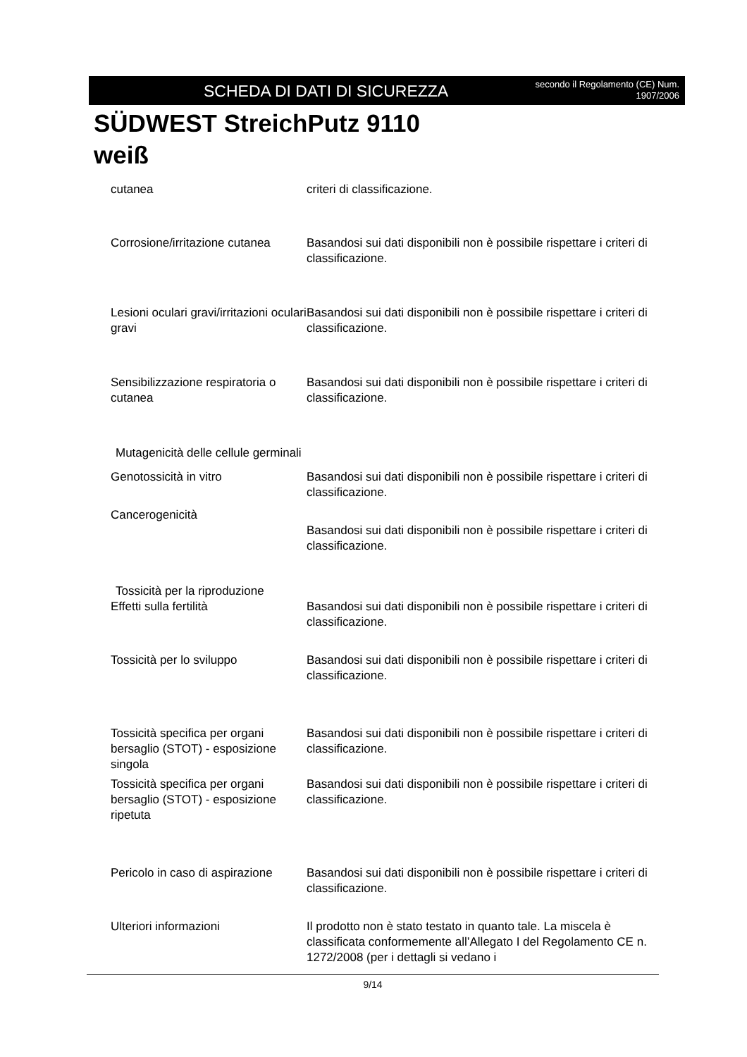SCHEDA DI DATI DI SICUREZZA secondo il Regolamento (CE) Num.
1907/2006
SÜDWEST StreichPutz 9110
weiß
cutanea criteri di classificazione.
Corrosione/irritazione cutanea
Basandosi sui dati disponibili non è possibile rispettare i criteri di classificazione.
Lesioni oculari gravi/irritazioni oculari gravi
Basandosi sui dati disponibili non è possibile rispettare i criteri di classificazione.
Sensibilizzazione respiratoria o cutanea
Basandosi sui dati disponibili non è possibile rispettare i criteri di classificazione.
Mutagenicità delle cellule germinali
Genotossicità in vitro Basandosi sui dati disponibili non è possibile rispettare i criteri di classificazione.
Cancerogenicità
Basandosi sui dati disponibili non è possibile rispettare i criteri di classificazione.
Tossicità per la riproduzione
Effetti sulla fertilità Basandosi sui dati disponibili non è possibile rispettare i criteri di classificazione.
Tossicità per lo sviluppo Basandosi sui dati disponibili non è possibile rispettare i criteri di classificazione.
Tossicità specifica per organi bersaglio (STOT) - esposizione singola
Basandosi sui dati disponibili non è possibile rispettare i criteri di classificazione.
Tossicità specifica per organi bersaglio (STOT) - esposizione ripetuta
Basandosi sui dati disponibili non è possibile rispettare i criteri di classificazione.
Pericolo in caso di aspirazione
Basandosi sui dati disponibili non è possibile rispettare i criteri di classificazione.
Ulteriori informazioni Il prodotto non è stato testato in quanto tale. La miscela è classificata conformemente all’Allegato I del Regolamento CE n. 1272/2008 (per i dettagli si vedano i
9/14